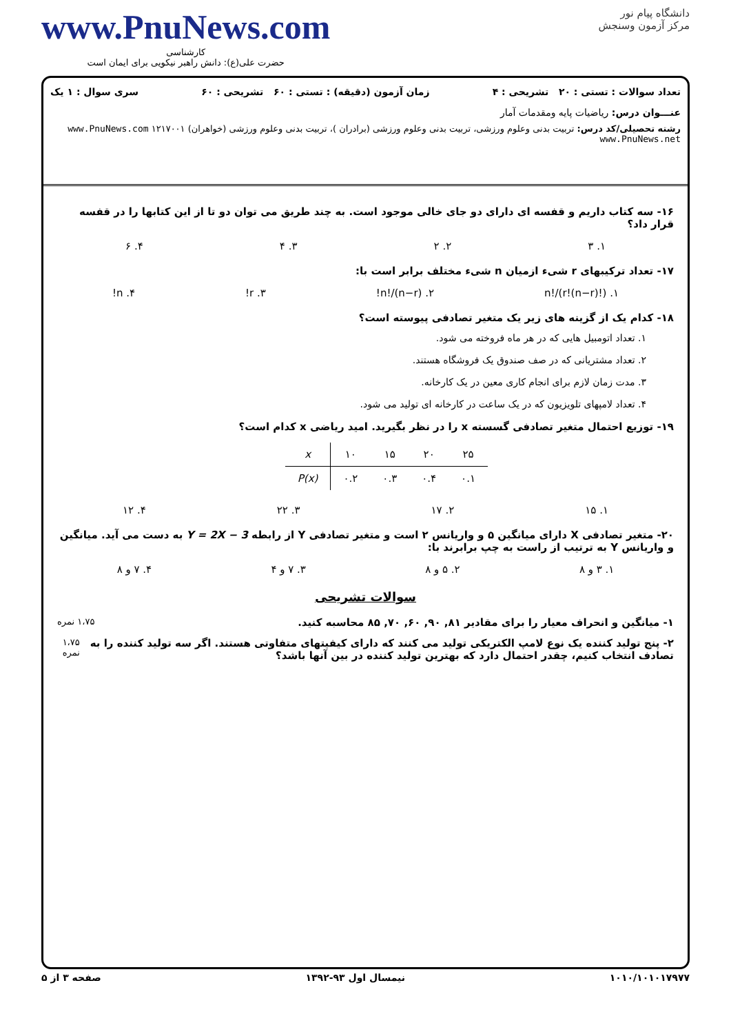www.PnuNews.com
کارشناسی
حضرت علی(ع): دانش راهبر نیکویی برای ایمان است
دانشگاه پیام نور
مرکز آزمون وسنجش
تعداد سوالات : تستی : ۲۰ تشریحی : ۴ زمان آزمون (دقیقه) : تستی : ۶۰ تشریحی : ۶۰ سری سوال : ۱ یک
عنـــوان درس: ریاضیات پایه ومقدمات آمار
رشته تحصیلی/کد درس: تربیت بدنی وعلوم ورزشی، تربیت بدنی وعلوم ورزشی (برادران )، تربیت بدنی وعلوم ورزشی (خواهران) ۱۲۱۷۰۰۱ www.PnuNews.com www.PnuNews.net
۱۶- سه کتاب داریم و قفسه ای دارای دو جای خالی موجود است. به چند طریق می توان دو تا از این کتابها را در قفسه قرار داد؟
۱. ۳ ۲. ۲ ۳. ۴ ۴. ۶
۱۷- تعداد ترکیبهای r شیء ازمیان n شیء مختلف برابر است با:
۱. n!/(r!(n−r)!) ۲. n!/(n−r)! ۳. r! ۴. n!
۱۸- کدام یک از گزینه های زیر یک متغیر تصادفی پیوسته است؟
۱. تعداد اتومبیل هایی که در هر ماه فروخته می شود.
۲. تعداد مشتریانی که در صف صندوق یک فروشگاه هستند.
۳. مدت زمان لازم برای انجام کاری معین در یک کارخانه.
۴. تعداد لامپهای تلویزیون که در یک ساعت در کارخانه ای تولید می شود.
۱۹- توزیع احتمال متغیر تصادفی گسسته x را در نظر بگیرید. امید ریاضی x کدام است؟
| x | ۱۰ | ۱۵ | ۲۰ | ۲۵ |
| P(x) | ۰.۲ | ۰.۳ | ۰.۴ | ۰.۱ |
۱. ۱۵ ۲. ۱۷ ۳. ۲۲ ۴. ۱۲
۲۰- متغیر تصادفی X دارای میانگین ۵ و واریانس ۲ است و متغیر تصادفی Y از رابطه Y = 2X − 3 به دست می آید. میانگین و واریانس Y به ترتیب از راست به چپ برابرند با:
۱. ۳ و ۸ ۲. ۵ و ۸ ۳. ۷ و ۴ ۴. ۷ و ۸
سوالات تشریحی
۱- میانگین و انحراف معیار را برای مقادیر ۸۱, ۹۰, ۶۰, ۷۰, ۸۵ محاسبه کنید. ۱،۷۵ نمره
۲- پنج تولید کننده یک نوع لامپ الکتریکی تولید می کنند که دارای کیفیتهای متفاوتی هستند. اگر سه تولید کننده را به تصادف انتخاب کنیم، چقدر احتمال دارد که بهترین تولید کننده در بین آنها باشد؟ ۱،۷۵ نمره
۱۰۱۰/۱۰۱۰۱۷۹۷۷ نیمسال اول ۹۳-۱۳۹۲ صفحه ۳ از ۵